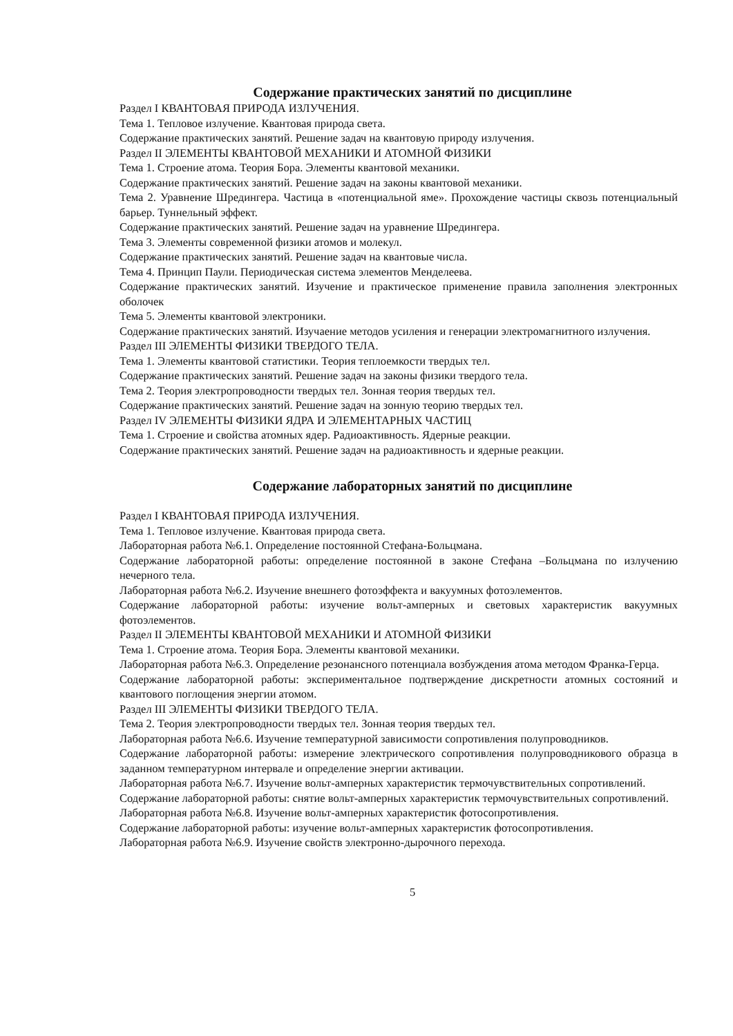Содержание практических занятий по дисциплине
Раздел I КВАНТОВАЯ ПРИРОДА ИЗЛУЧЕНИЯ.
Тема 1. Тепловое излучение. Квантовая природа света.
Содержание практических занятий. Решение задач на квантовую природу излучения.
Раздел II ЭЛЕМЕНТЫ КВАНТОВОЙ МЕХАНИКИ И АТОМНОЙ ФИЗИКИ
Тема 1. Строение атома. Теория Бора. Элементы квантовой механики.
Содержание практических занятий. Решение задач на законы квантовой механики.
Тема 2. Уравнение Шредингера. Частица в «потенциальной яме». Прохождение частицы сквозь потенциальный барьер. Туннельный эффект.
Содержание практических занятий. Решение задач на уравнение Шредингера.
Тема 3. Элементы современной физики атомов и молекул.
Содержание практических занятий. Решение задач на квантовые числа.
Тема 4. Принцип Паули. Периодическая система элементов Менделеева.
Содержание практических занятий. Изучение и практическое применение правила заполнения электронных оболочек
Тема 5. Элементы квантовой электроники.
Содержание практических занятий. Изучаение методов усиления и генерации электромагнитного излучения.
Раздел III ЭЛЕМЕНТЫ ФИЗИКИ ТВЕРДОГО ТЕЛА.
Тема 1. Элементы квантовой статистики. Теория теплоемкости твердых тел.
Содержание практических занятий. Решение задач на законы физики твердого тела.
Тема 2. Теория электропроводности твердых тел. Зонная теория твердых тел.
Содержание практических занятий. Решение задач на зонную теорию твердых тел.
Раздел IV ЭЛЕМЕНТЫ ФИЗИКИ ЯДРА И ЭЛЕМЕНТАРНЫХ ЧАСТИЦ
Тема 1. Строение и свойства атомных ядер. Радиоактивность. Ядерные реакции.
Содержание практических занятий. Решение задач на радиоактивность и ядерные реакции.
Содержание лабораторных занятий по дисциплине
Раздел I КВАНТОВАЯ ПРИРОДА ИЗЛУЧЕНИЯ.
Тема 1. Тепловое излучение. Квантовая природа света.
Лабораторная работа №6.1. Определение постоянной Стефана-Больцмана.
Содержание лабораторной работы: определение постоянной в законе Стефана –Больцмана по излучению нечерного тела.
Лабораторная работа №6.2. Изучение внешнего фотоэффекта и вакуумных фотоэлементов.
Содержание лабораторной работы: изучение вольт-амперных и световых характеристик вакуумных фотоэлементов.
Раздел II ЭЛЕМЕНТЫ КВАНТОВОЙ МЕХАНИКИ И АТОМНОЙ ФИЗИКИ
Тема 1. Строение атома. Теория Бора. Элементы квантовой механики.
Лабораторная работа №6.3. Определение резонансного потенциала возбуждения атома методом Франка-Герца.
Содержание лабораторной работы: экспериментальное подтверждение дискретности атомных состояний и квантового поглощения энергии атомом.
Раздел III ЭЛЕМЕНТЫ ФИЗИКИ ТВЕРДОГО ТЕЛА.
Тема 2. Теория электропроводности твердых тел. Зонная теория твердых тел.
Лабораторная работа №6.6. Изучение температурной зависимости сопротивления полупроводников.
Содержание лабораторной работы: измерение электрического сопротивления полупроводникового образца в заданном температурном интервале и определение энергии активации.
Лабораторная работа №6.7. Изучение вольт-амперных характеристик термочувствительных сопротивлений.
Содержание лабораторной работы: снятие вольт-амперных характеристик термочувствительных сопротивлений.
Лабораторная работа №6.8. Изучение вольт-амперных характеристик фотосопротивления.
Содержание лабораторной работы: изучение вольт-амперных характеристик фотосопротивления.
Лабораторная работа №6.9. Изучение свойств электронно-дырочного перехода.
5